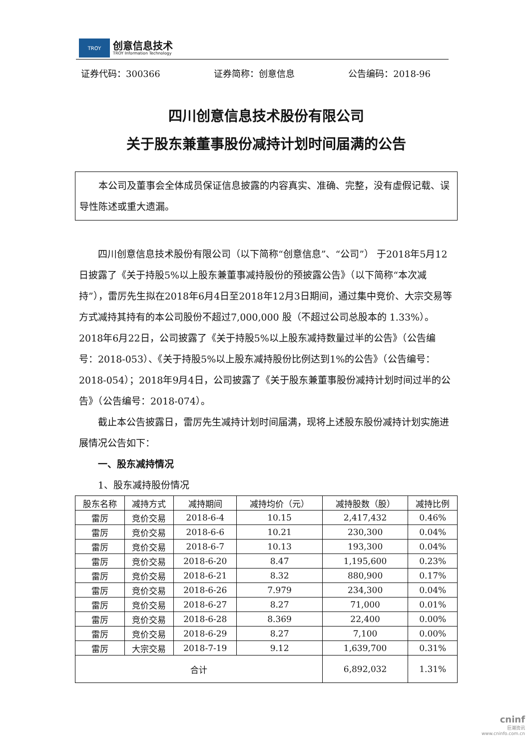TROY
创意信息技术
TROY Information Technology
证券代码：300366 证券简称：创意信息 公告编码：2018-96
四川创意信息技术股份有限公司
关于股东兼董事股份减持计划时间届满的公告
本公司及董事会全体成员保证信息披露的内容真实、准确、完整，没有虚假记载、误导性陈述或重大遗漏。
四川创意信息技术股份有限公司（以下简称“创意信息”、“公司”） 于2018年5月12日披露了《关于持股5%以上股东兼董事减持股份的预披露公告》（以下简称“本次减持”），雷厉先生拟在2018年6月4日至2018年12月3日期间，通过集中竞价、大宗交易等方式减持其持有的本公司股份不超过7,000,000 股（不超过公司总股本的 1.33%）。2018年6月22日，公司披露了《关于持股5%以上股东减持数量过半的公告》（公告编号：2018-053）、《关于持股5%以上股东减持股份比例达到1%的公告》（公告编号：2018-054）；2018年9月4日，公司披露了《关于股东兼董事股份减持计划时间过半的公告》（公告编号：2018-074）。
截止本公告披露日，雷厉先生减持计划时间届满，现将上述股东股份减持计划实施进展情况公告如下：
一、股东减持情况
1、股东减持股份情况
| 股东名称 | 减持方式 | 减持期间 | 减持均价（元） | 减持股数（股） | 减持比例 |
| --- | --- | --- | --- | --- | --- |
| 雷厉 | 竞价交易 | 2018-6-4 | 10.15 | 2,417,432 | 0.46% |
| 雷厉 | 竞价交易 | 2018-6-6 | 10.21 | 230,300 | 0.04% |
| 雷厉 | 竞价交易 | 2018-6-7 | 10.13 | 193,300 | 0.04% |
| 雷厉 | 竞价交易 | 2018-6-20 | 8.47 | 1,195,600 | 0.23% |
| 雷厉 | 竞价交易 | 2018-6-21 | 8.32 | 880,900 | 0.17% |
| 雷厉 | 竞价交易 | 2018-6-26 | 7.979 | 234,300 | 0.04% |
| 雷厉 | 竞价交易 | 2018-6-27 | 8.27 | 71,000 | 0.01% |
| 雷厉 | 竞价交易 | 2018-6-28 | 8.369 | 22,400 | 0.00% |
| 雷厉 | 竞价交易 | 2018-6-29 | 8.27 | 7,100 | 0.00% |
| 雷厉 | 大宗交易 | 2018-7-19 | 9.12 | 1,639,700 | 0.31% |
| 合计 | | | | 6,892,032 | 1.31% |
cninf
巨潮资讯
www.cninfo.com.cn